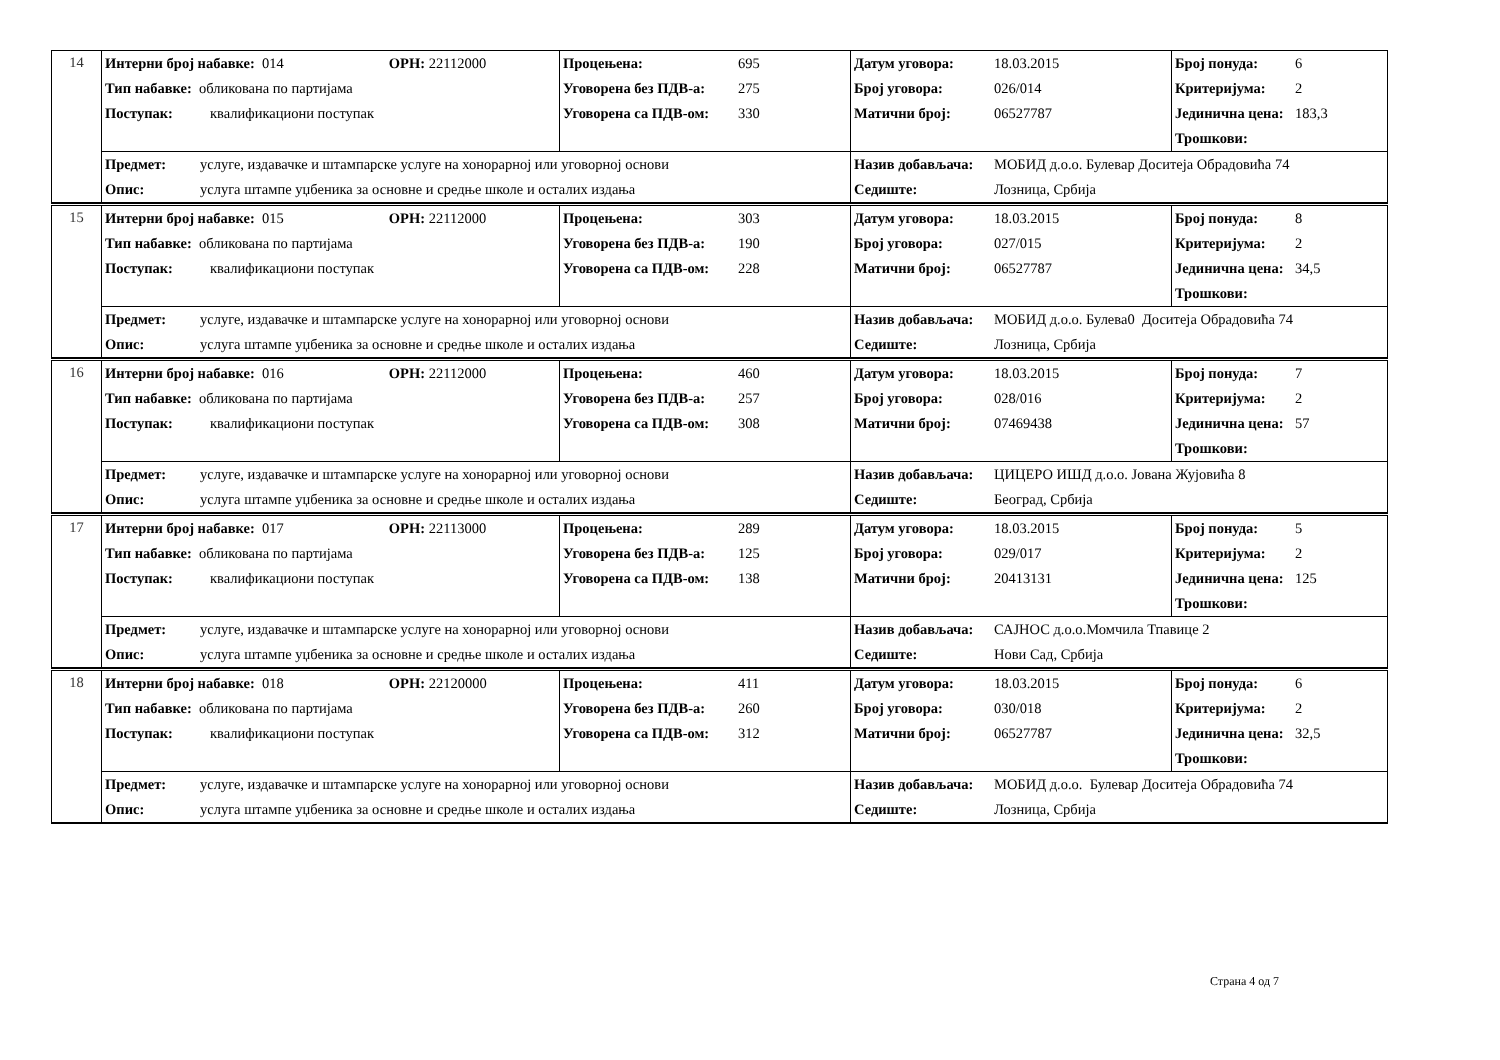| 14 | Интерни број набавке: 014 ОРН: 22112000 Тип набавке: обликована по партијама Поступак: квалификациони поступак | Процењена: 695 Уговорена без ПДВ-а: 275 Уговорена са ПДВ-ом: 330 | Датум уговора: 18.03.2015 Број уговора: 026/014 Матични број: 06527787 | Број понуда: 6 Критеријума: 2 Јединична цена: 183,3 Трошкови: |
| | Предмет: услуге, издавачке и штампарске услуге на хонорарној или уговорној основи Опис: услуга штампе уџбеника за основне и средње школе и осталих издања | | Назив добављача: МОБИД д.о.о. Булевар Доситеја Обрадовића 74 Седиште: Лозница, Србија | |
| 15 | Интерни број набавке: 015 ОРН: 22112000 Тип набавке: обликована по партијама Поступак: квалификациони поступак | Процењена: 303 Уговорена без ПДВ-а: 190 Уговорена са ПДВ-ом: 228 | Датум уговора: 18.03.2015 Број уговора: 027/015 Матични број: 06527787 | Број понуда: 8 Критеријума: 2 Јединична цена: 34,5 Трошкови: |
| | Предмет: услуге, издавачке и штампарске услуге на хонорарној или уговорној основи Опис: услуга штампе уџбеника за основне и средње школе и осталих издања | | Назив добављача: МОБИД д.о.о. Булева0 Доситеја Обрадовића 74 Седиште: Лозница, Србија | |
| 16 | Интерни број набавке: 016 ОРН: 22112000 Тип набавке: обликована по партијама Поступак: квалификациони поступак | Процењена: 460 Уговорена без ПДВ-а: 257 Уговорена са ПДВ-ом: 308 | Датум уговора: 18.03.2015 Број уговора: 028/016 Матични број: 07469438 | Број понуда: 7 Критеријума: 2 Јединична цена: 57 Трошкови: |
| | Предмет: услуге, издавачке и штампарске услуге на хонорарној или уговорној основи Опис: услуга штампе уџбеника за основне и средње школе и осталих издања | | Назив добављача: ЦИЦЕРО ИШД д.о.о. Јована Жујовића 8 Седиште: Београд, Србија | |
| 17 | Интерни број набавке: 017 ОРН: 22113000 Тип набавке: обликована по партијама Поступак: квалификациони поступак | Процењена: 289 Уговорена без ПДВ-а: 125 Уговорена са ПДВ-ом: 138 | Датум уговора: 18.03.2015 Број уговора: 029/017 Матични број: 20413131 | Број понуда: 5 Критеријума: 2 Јединична цена: 125 Трошкови: |
| | Предмет: услуге, издавачке и штампарске услуге на хонорарној или уговорној основи Опис: услуга штампе уџбеника за основне и средње школе и осталих издања | | Назив добављача: САЈНОС д.о.о.Момчила Тпавице 2 Седиште: Нови Сад, Србија | |
| 18 | Интерни број набавке: 018 ОРН: 22120000 Тип набавке: обликована по партијама Поступак: квалификациони поступак | Процењена: 411 Уговорена без ПДВ-а: 260 Уговорена са ПДВ-ом: 312 | Датум уговора: 18.03.2015 Број уговора: 030/018 Матични број: 06527787 | Број понуда: 6 Критеријума: 2 Јединична цена: 32,5 Трошкови: |
| | Предмет: услуге, издавачке и штампарске услуге на хонорарној или уговорној основи Опис: услуга штампе уџбеника за основне и средње школе и осталих издања | | Назив добављача: МОБИД д.о.о. Булевар Доситеја Обрадовића 74 Седиште: Лозница, Србија | |
Страна 4 од 7